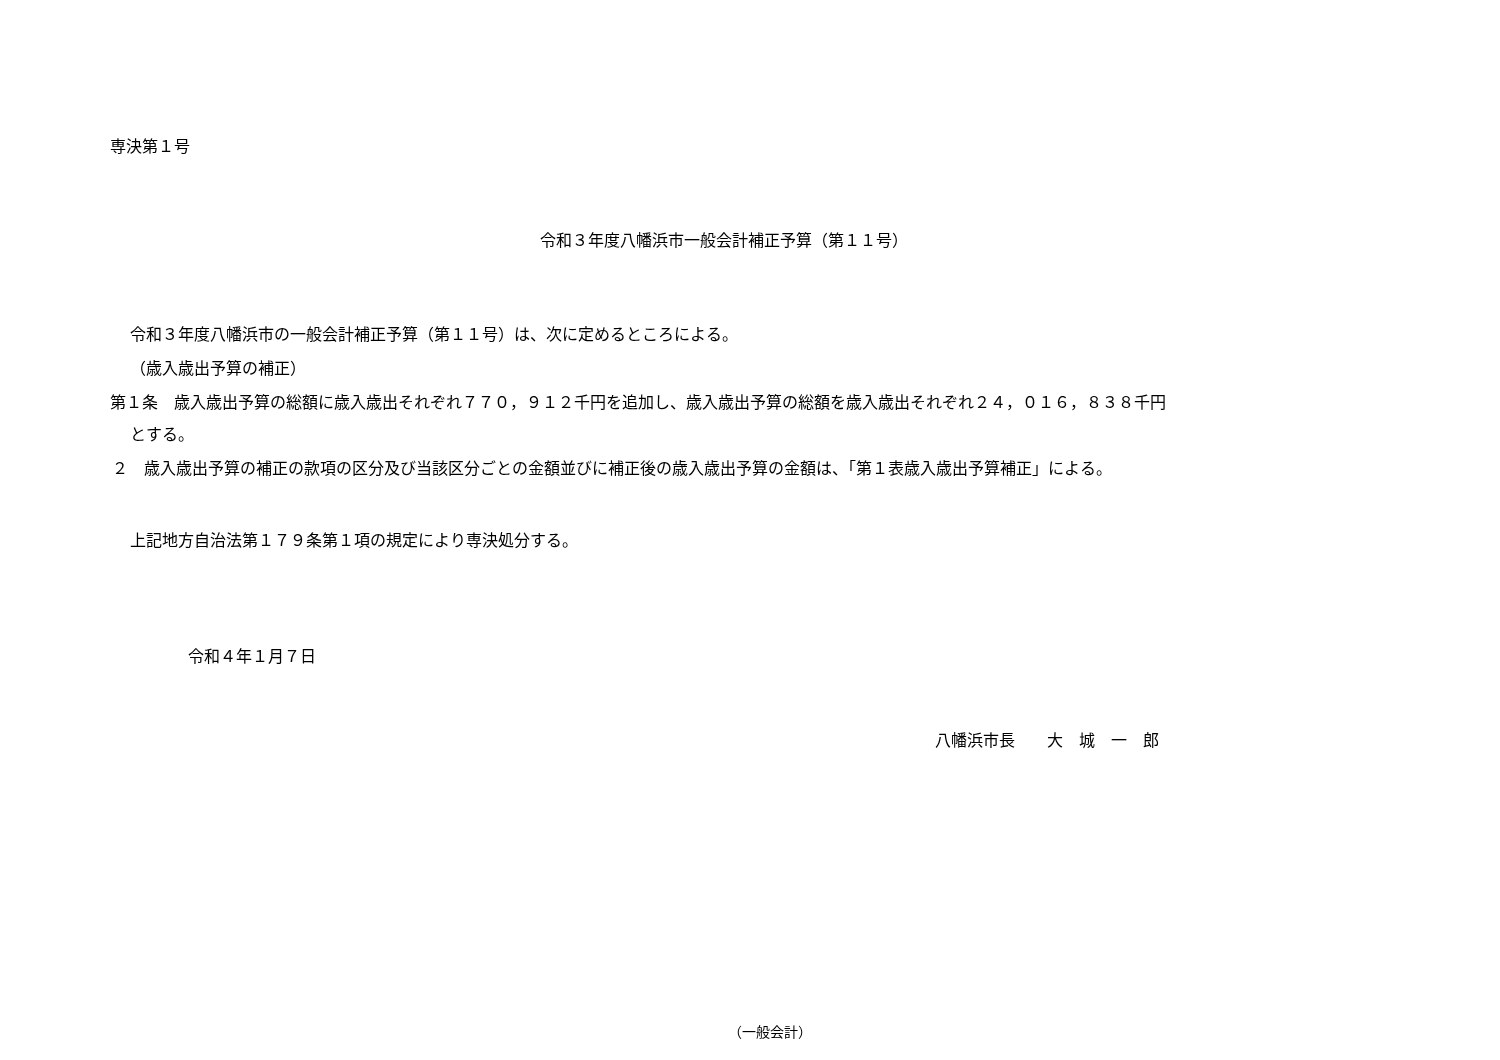専決第１号
令和３年度八幡浜市一般会計補正予算（第１１号）
令和３年度八幡浜市の一般会計補正予算（第１１号）は、次に定めるところによる。
（歳入歳出予算の補正）
第１条　歳入歳出予算の総額に歳入歳出それぞれ７７０，９１２千円を追加し、歳入歳出予算の総額を歳入歳出それぞれ２４，０１６，８３８千円
とする。
２　歳入歳出予算の補正の款項の区分及び当該区分ごとの金額並びに補正後の歳入歳出予算の金額は、「第１表歳入歳出予算補正」による。
上記地方自治法第１７９条第１項の規定により専決処分する。
令和４年１月７日
八幡浜市長　　大　城　一　郎
（一般会計）